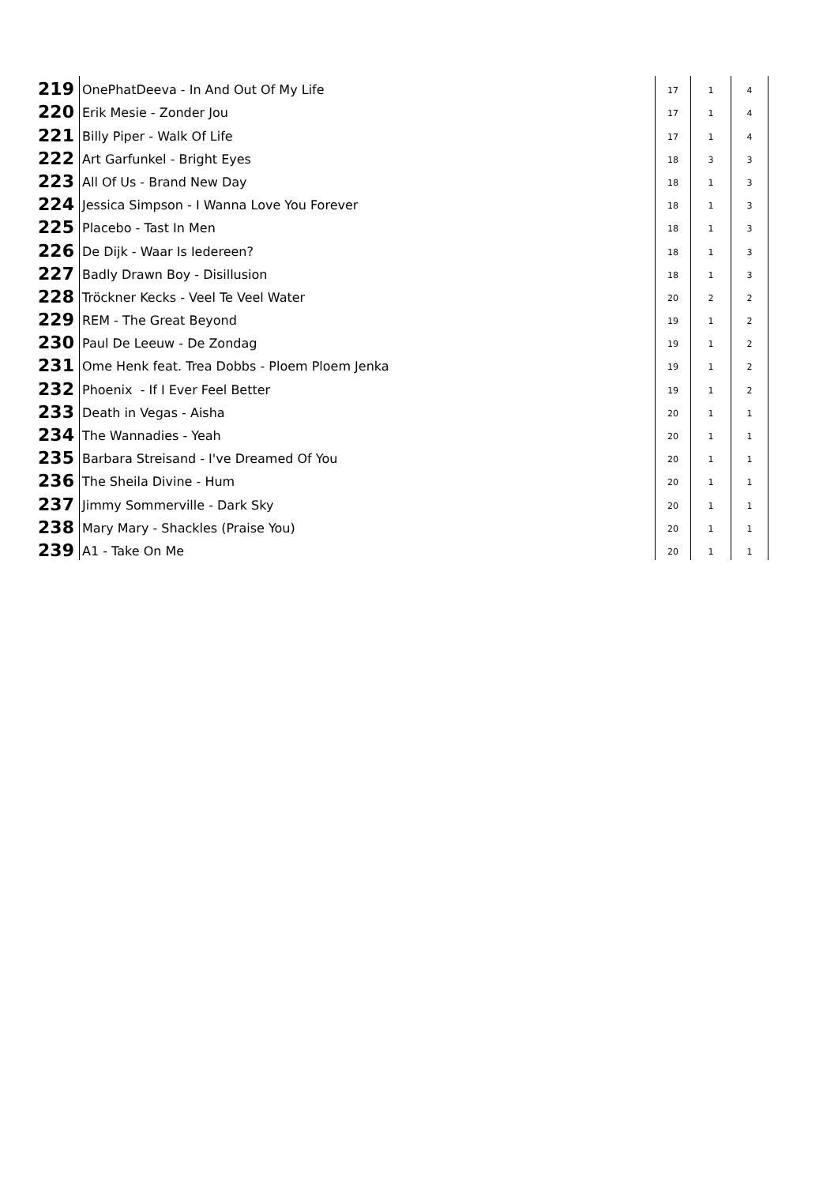| 219 | OnePhatDeeva - In And Out Of My Life | 17 | 1 | 4 |
| 220 | Erik Mesie - Zonder Jou | 17 | 1 | 4 |
| 221 | Billy Piper - Walk Of Life | 17 | 1 | 4 |
| 222 | Art Garfunkel - Bright Eyes | 18 | 3 | 3 |
| 223 | All Of Us - Brand New Day | 18 | 1 | 3 |
| 224 | Jessica Simpson - I Wanna Love You Forever | 18 | 1 | 3 |
| 225 | Placebo - Tast In Men | 18 | 1 | 3 |
| 226 | De Dijk - Waar Is Iedereen? | 18 | 1 | 3 |
| 227 | Badly Drawn Boy - Disillusion | 18 | 1 | 3 |
| 228 | Tröckner Kecks - Veel Te Veel Water | 20 | 2 | 2 |
| 229 | REM - The Great Beyond | 19 | 1 | 2 |
| 230 | Paul De Leeuw - De Zondag | 19 | 1 | 2 |
| 231 | Ome Henk feat. Trea Dobbs - Ploem Ploem Jenka | 19 | 1 | 2 |
| 232 | Phoenix - If I Ever Feel Better | 19 | 1 | 2 |
| 233 | Death in Vegas - Aisha | 20 | 1 | 1 |
| 234 | The Wannadies - Yeah | 20 | 1 | 1 |
| 235 | Barbara Streisand - I've Dreamed Of You | 20 | 1 | 1 |
| 236 | The Sheila Divine - Hum | 20 | 1 | 1 |
| 237 | Jimmy Sommerville - Dark Sky | 20 | 1 | 1 |
| 238 | Mary Mary - Shackles (Praise You) | 20 | 1 | 1 |
| 239 | A1 - Take On Me | 20 | 1 | 1 |